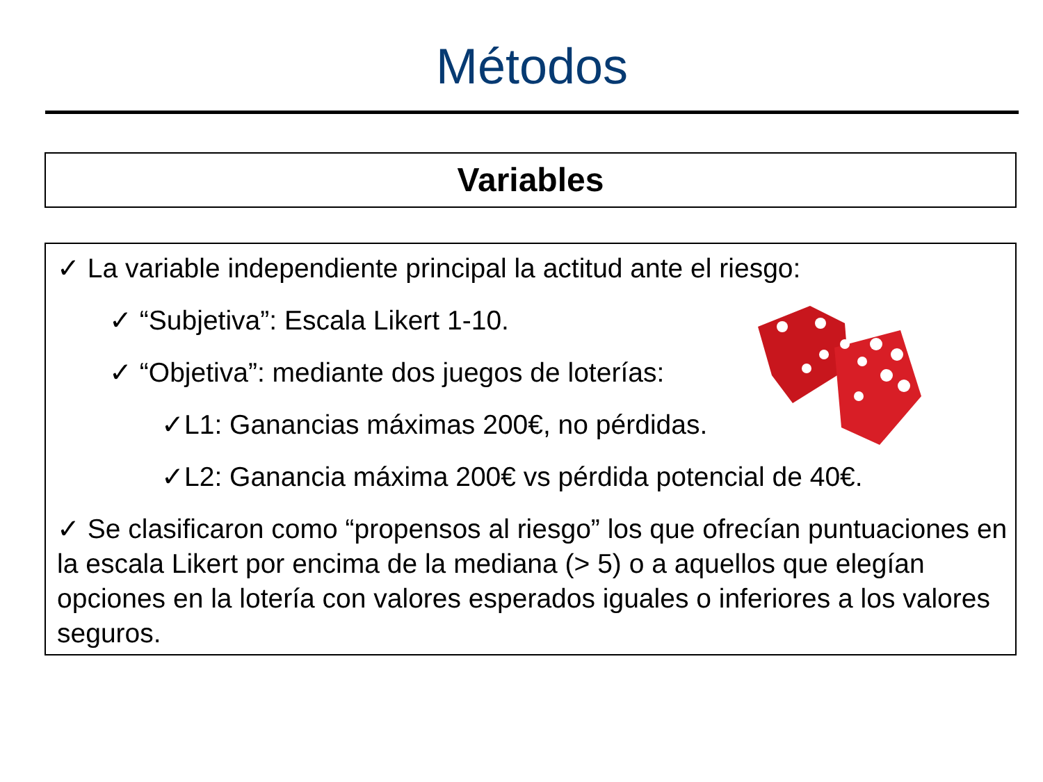Métodos
Variables
✓ La variable independiente principal la actitud ante el riesgo:
✓ “Subjetiva”: Escala Likert 1-10.
✓ “Objetiva”: mediante dos juegos de loterías:
✓L1: Ganancias máximas 200€, no pérdidas.
✓L2: Ganancia máxima 200€ vs pérdida potencial de 40€.
✓ Se clasificaron como “propensos al riesgo” los que ofrecían puntuaciones en la escala Likert por encima de la mediana (> 5) o a aquellos que elegían opciones en la lotería con valores esperados iguales o inferiores a los valores seguros.